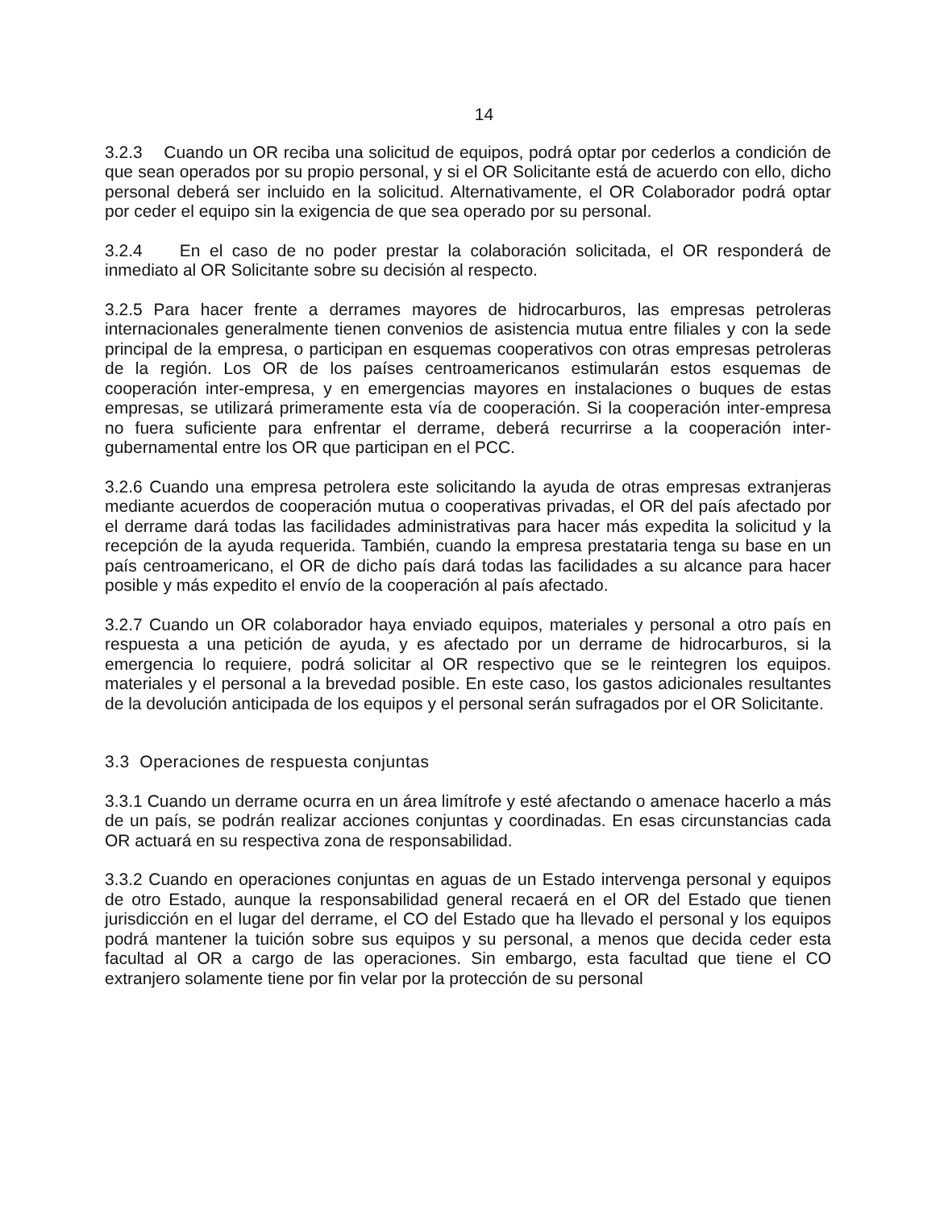14
3.2.3 Cuando un OR reciba una solicitud de equipos, podrá optar por cederlos a condición de que sean operados por su propio personal, y si el OR Solicitante está de acuerdo con ello, dicho personal deberá ser incluido en la solicitud. Alternativamente, el OR Colaborador podrá optar por ceder el equipo sin la exigencia de que sea operado por su personal.
3.2.4 En el caso de no poder prestar la colaboración solicitada, el OR responderá de inmediato al OR Solicitante sobre su decisión al respecto.
3.2.5 Para hacer frente a derrames mayores de hidrocarburos, las empresas petroleras internacionales generalmente tienen convenios de asistencia mutua entre filiales y con la sede principal de la empresa, o participan en esquemas cooperativos con otras empresas petroleras de la región. Los OR de los países centroamericanos estimularán estos esquemas de cooperación inter-empresa, y en emergencias mayores en instalaciones o buques de estas empresas, se utilizará primeramente esta vía de cooperación. Si la cooperación inter-empresa no fuera suficiente para enfrentar el derrame, deberá recurrirse a la cooperación inter-gubernamental entre los OR que participan en el PCC.
3.2.6 Cuando una empresa petrolera este solicitando la ayuda de otras empresas extranjeras mediante acuerdos de cooperación mutua o cooperativas privadas, el OR del país afectado por el derrame dará todas las facilidades administrativas para hacer más expedita la solicitud y la recepción de la ayuda requerida. También, cuando la empresa prestataria tenga su base en un país centroamericano, el OR de dicho país dará todas las facilidades a su alcance para hacer posible y más expedito el envío de la cooperación al país afectado.
3.2.7 Cuando un OR colaborador haya enviado equipos, materiales y personal a otro país en respuesta a una petición de ayuda, y es afectado por un derrame de hidrocarburos, si la emergencia lo requiere, podrá solicitar al OR respectivo que se le reintegren los equipos. materiales y el personal a la brevedad posible. En este caso, los gastos adicionales resultantes de la devolución anticipada de los equipos y el personal serán sufragados por el OR Solicitante.
3.3 Operaciones de respuesta conjuntas
3.3.1 Cuando un derrame ocurra en un área limítrofe y esté afectando o amenace hacerlo a más de un país, se podrán realizar acciones conjuntas y coordinadas. En esas circunstancias cada OR actuará en su respectiva zona de responsabilidad.
3.3.2 Cuando en operaciones conjuntas en aguas de un Estado intervenga personal y equipos de otro Estado, aunque la responsabilidad general recaerá en el OR del Estado que tienen jurisdicción en el lugar del derrame, el CO del Estado que ha llevado el personal y los equipos podrá mantener la tuición sobre sus equipos y su personal, a menos que decida ceder esta facultad al OR a cargo de las operaciones. Sin embargo, esta facultad que tiene el CO extranjero solamente tiene por fin velar por la protección de su personal